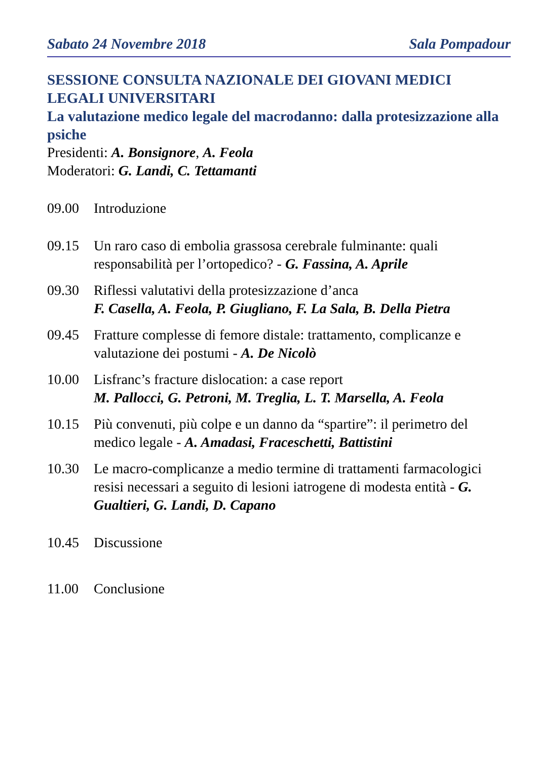Sabato 24 Novembre 2018 Sala Pompadour
SESSIONE CONSULTA NAZIONALE DEI GIOVANI MEDICI LEGALI UNIVERSITARI
La valutazione medico legale del macrodanno: dalla protesizzazione alla psiche
Presidenti: A. Bonsignore, A. Feola
Moderatori: G. Landi, C. Tettamanti
09.00 Introduzione
09.15 Un raro caso di embolia grassosa cerebrale fulminante: quali responsabilità per l’ortopedico? - G. Fassina, A. Aprile
09.30 Riflessi valutativi della protesizzazione d’anca
F. Casella, A. Feola, P. Giugliano, F. La Sala, B. Della Pietra
09.45 Fratture complesse di femore distale: trattamento, complicanze e valutazione dei postumi - A. De Nicolò
10.00 Lisfranc’s fracture dislocation: a case report
M. Pallocci, G. Petroni, M. Treglia, L. T. Marsella, A. Feola
10.15 Più convenuti, più colpe e un danno da “spartire”: il perimetro del medico legale - A. Amadasi, Fraceschetti, Battistini
10.30 Le macro-complicanze a medio termine di trattamenti farmacologici resisi necessari a seguito di lesioni iatrogene di modesta entità - G. Gualtieri, G. Landi, D. Capano
10.45 Discussione
11.00 Conclusione